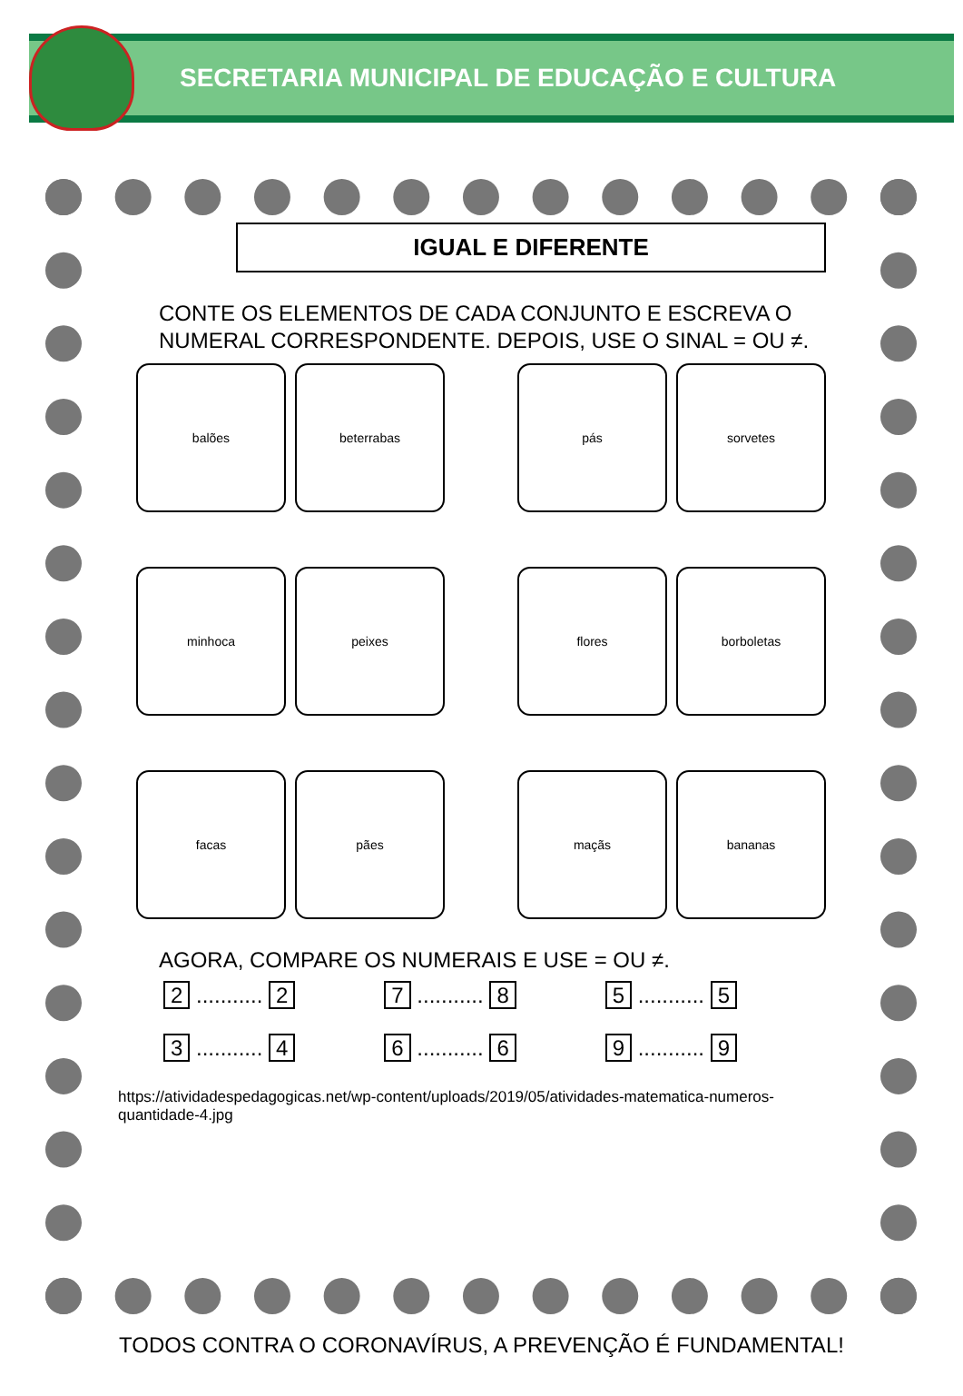SECRETARIA MUNICIPAL DE EDUCAÇÃO E CULTURA
IGUAL E DIFERENTE
CONTE OS ELEMENTOS DE CADA CONJUNTO E ESCREVA O NUMERAL CORRESPONDENTE. DEPOIS, USE O SINAL = OU ≠.
balões
beterrabas
pás
sorvetes
minhoca
peixes
flores
borboletas
facas
pães
maçãs
bananas
AGORA, COMPARE OS NUMERAIS E USE = OU ≠.
2 ........... 2
7 ........... 8
5 ........... 5
3 ........... 4
6 ........... 6
9 ........... 9
https://atividadespedagogicas.net/wp-content/uploads/2019/05/atividades-matematica-numeros-quantidade-4.jpg
TODOS CONTRA O CORONAVÍRUS, A PREVENÇÃO É FUNDAMENTAL!